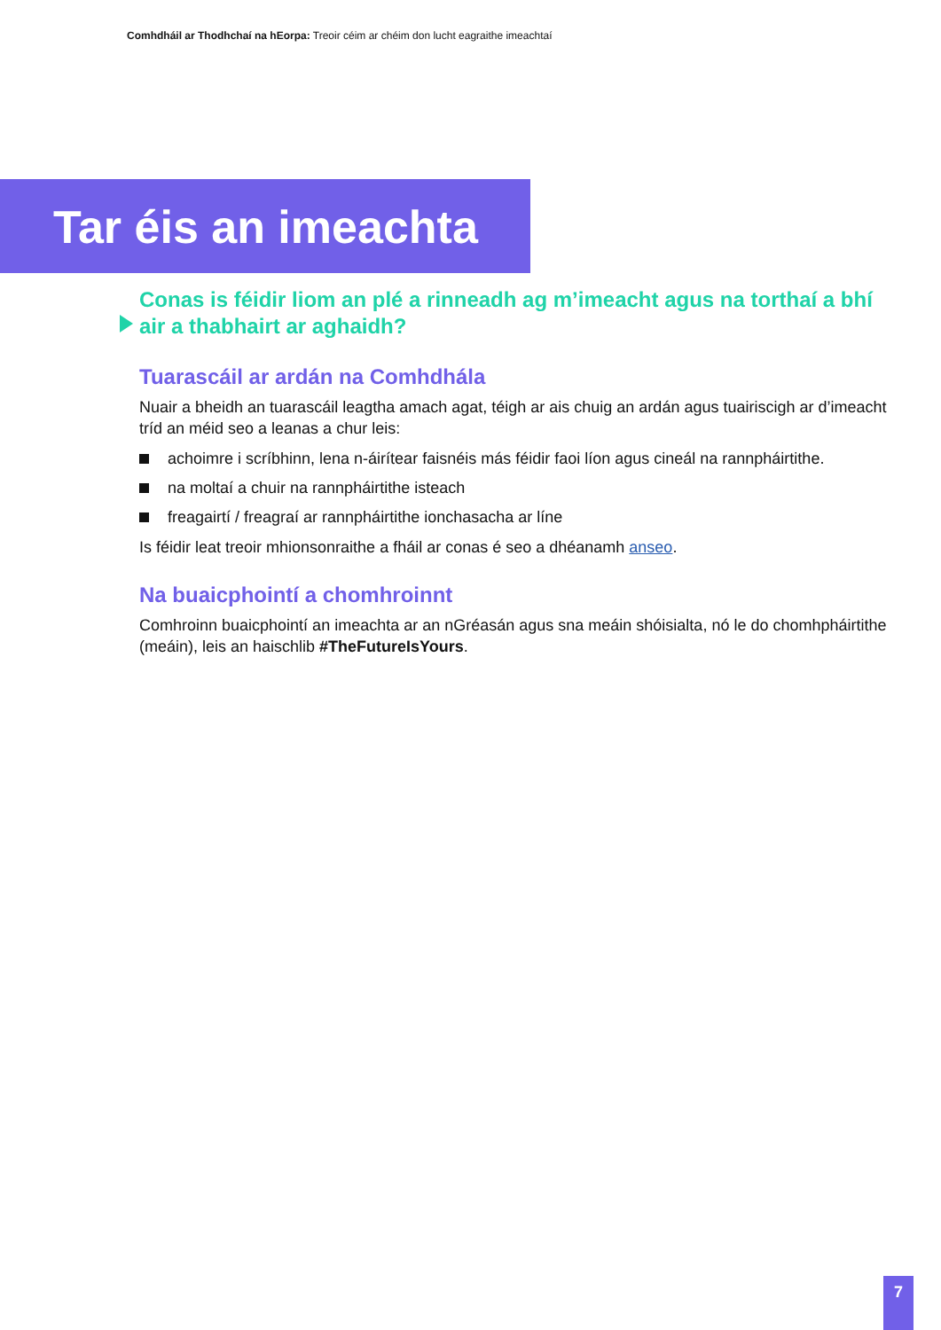Comhdháil ar Thodhchaí na hEorpa: Treoir céim ar chéim don lucht eagraithe imeachtaí
Tar éis an imeachta
Conas is féidir liom an plé a rinneadh ag m’imeacht agus na torthaí a bhí air a thabhairt ar aghaidh?
Tuarascáil ar ardán na Comhdhála
Nuair a bheidh an tuarascáil leagtha amach agat, téigh ar ais chuig an ardán agus tuairiscigh ar d’imeacht tríd an méid seo a leanas a chur leis:
achoimre i scríbhinn, lena n-áirítear faisnéis más féidir faoi líon agus cineál na rannpháirtithe.
na moltaí a chuir na rannpháirtithe isteach
freagairtí / freagraí ar rannpháirtithe ionchasacha ar líne
Is féidir leat treoir mhionsonraithe a fháil ar conas é seo a dhéanamh anseo.
Na buaicphointí a chomhroinnt
Comhroinn buaicphointí an imeachta ar an nGréasán agus sna meáin shóisialta, nó le do chomhpháirtithe (meáin), leis an haischlib #TheFutureIsYours.
7